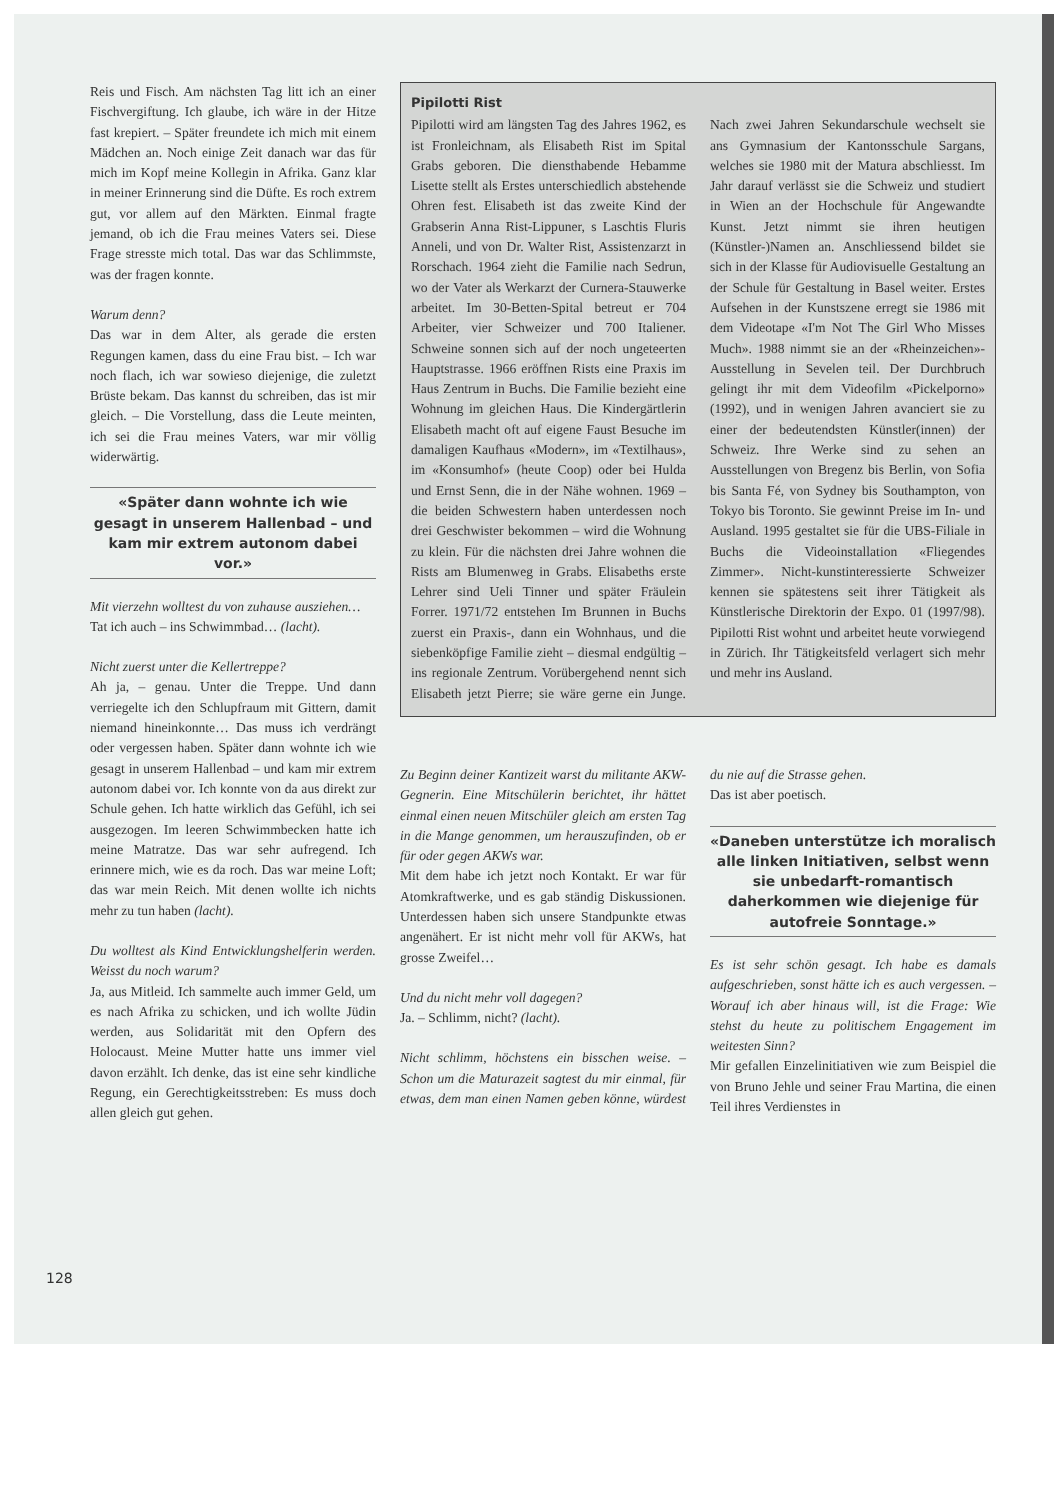Reis und Fisch. Am nächsten Tag litt ich an einer Fischvergiftung. Ich glaube, ich wäre in der Hitze fast krepiert. – Später freundete ich mich mit einem Mädchen an. Noch einige Zeit danach war das für mich im Kopf meine Kollegin in Afrika. Ganz klar in meiner Erinnerung sind die Düfte. Es roch extrem gut, vor allem auf den Märkten. Einmal fragte jemand, ob ich die Frau meines Vaters sei. Diese Frage stresste mich total. Das war das Schlimmste, was der fragen konnte.
Warum denn?
Das war in dem Alter, als gerade die ersten Regungen kamen, dass du eine Frau bist. – Ich war noch flach, ich war sowieso diejenige, die zuletzt Brüste bekam. Das kannst du schreiben, das ist mir gleich. – Die Vorstellung, dass die Leute meinten, ich sei die Frau meines Vaters, war mir völlig widerwärtig.
«Später dann wohnte ich wie gesagt in unserem Hallenbad – und kam mir extrem autonom dabei vor.»
Mit vierzehn wolltest du von zuhause ausziehen…
Tat ich auch – ins Schwimmbad… (lacht).
Nicht zuerst unter die Kellertreppe?
Ah ja, – genau. Unter die Treppe. Und dann verriegelte ich den Schlupfraum mit Gittern, damit niemand hineinkonnte… Das muss ich verdrängt oder vergessen haben. Später dann wohnte ich wie gesagt in unserem Hallenbad – und kam mir extrem autonom dabei vor. Ich konnte von da aus direkt zur Schule gehen. Ich hatte wirklich das Gefühl, ich sei ausgezogen. Im leeren Schwimmbecken hatte ich meine Matratze. Das war sehr aufregend. Ich erinnere mich, wie es da roch. Das war meine Loft; das war mein Reich. Mit denen wollte ich nichts mehr zu tun haben (lacht).
Du wolltest als Kind Entwicklungshelferin werden. Weisst du noch warum?
Ja, aus Mitleid. Ich sammelte auch immer Geld, um es nach Afrika zu schicken, und ich wollte Jüdin werden, aus Solidarität mit den Opfern des Holocaust. Meine Mutter hatte uns immer viel davon erzählt. Ich denke, das ist eine sehr kindliche Regung, ein Gerechtigkeitsstreben: Es muss doch allen gleich gut gehen.
Pipilotti Rist
Pipilotti wird am längsten Tag des Jahres 1962, es ist Fronleichnam, als Elisabeth Rist im Spital Grabs geboren. Die diensthabende Hebamme Lisette stellt als Erstes unterschiedlich abstehende Ohren fest. Elisabeth ist das zweite Kind der Grabserin Anna Rist-Lippuner, s Laschtis Fluris Anneli, und von Dr. Walter Rist, Assistenzarzt in Rorschach. 1964 zieht die Familie nach Sedrun, wo der Vater als Werkarzt der Curnera-Stauwerke arbeitet. Im 30-Betten-Spital betreut er 704 Arbeiter, vier Schweizer und 700 Italiener. Schweine sonnen sich auf der noch ungeteerten Hauptstrasse. 1966 eröffnen Rists eine Praxis im Haus Zentrum in Buchs. Die Familie bezieht eine Wohnung im gleichen Haus. Die Kindergärtlerin Elisabeth macht oft auf eigene Faust Besuche im damaligen Kaufhaus «Modern», im «Textilhaus», im «Konsumhof» (heute Coop) oder bei Hulda und Ernst Senn, die in der Nähe wohnen. 1969 – die beiden Schwestern haben unterdessen noch drei Geschwister bekommen – wird die Wohnung zu klein. Für die nächsten drei Jahre wohnen die Rists am Blumenweg in Grabs. Elisabeths erste Lehrer sind Ueli Tinner und später Fräulein Forrer. 1971/72 entstehen Im Brunnen in Buchs zuerst ein Praxis-, dann ein Wohnhaus, und die siebenköpfige Familie zieht – diesmal endgültig – ins regionale Zentrum. Vorübergehend nennt sich Elisabeth jetzt Pierre; sie wäre gerne ein Junge. Nach zwei Jahren Sekundarschule wechselt sie ans Gymnasium der Kantonsschule Sargans, welches sie 1980 mit der Matura abschliesst. Im Jahr darauf verlässt sie die Schweiz und studiert in Wien an der Hochschule für Angewandte Kunst. Jetzt nimmt sie ihren heutigen (Künstler-)Namen an. Anschliessend bildet sie sich in der Klasse für Audiovisuelle Gestaltung an der Schule für Gestaltung in Basel weiter. Erstes Aufsehen in der Kunstszene erregt sie 1986 mit dem Videotape «I'm Not The Girl Who Misses Much». 1988 nimmt sie an der «Rheinzeichen»-Ausstellung in Sevelen teil. Der Durchbruch gelingt ihr mit dem Videofilm «Pickelporno» (1992), und in wenigen Jahren avanciert sie zu einer der bedeutendsten Künstler(innen) der Schweiz. Ihre Werke sind zu sehen an Ausstellungen von Bregenz bis Berlin, von Sofia bis Santa Fé, von Sydney bis Southampton, von Tokyo bis Toronto. Sie gewinnt Preise im In- und Ausland. 1995 gestaltet sie für die UBS-Filiale in Buchs die Videoinstallation «Fliegendes Zimmer». Nicht-kunstinteressierte Schweizer kennen sie spätestens seit ihrer Tätigkeit als Künstlerische Direktorin der Expo. 01 (1997/98). Pipilotti Rist wohnt und arbeitet heute vorwiegend in Zürich. Ihr Tätigkeitsfeld verlagert sich mehr und mehr ins Ausland.
Zu Beginn deiner Kantizeit warst du militante AKW-Gegnerin. Eine Mitschülerin berichtet, ihr hättet einmal einen neuen Mitschüler gleich am ersten Tag in die Mange genommen, um herauszufinden, ob er für oder gegen AKWs war.
Mit dem habe ich jetzt noch Kontakt. Er war für Atomkraftwerke, und es gab ständig Diskussionen. Unterdessen haben sich unsere Standpunkte etwas angenähert. Er ist nicht mehr voll für AKWs, hat grosse Zweifel…
Und du nicht mehr voll dagegen?
Ja. – Schlimm, nicht? (lacht).
Nicht schlimm, höchstens ein bisschen weise. – Schon um die Maturazeit sagtest du mir einmal, für etwas, dem man einen Namen geben könne, würdest du nie auf die Strasse gehen.
Das ist aber poetisch.
«Daneben unterstütze ich moralisch alle linken Initiativen, selbst wenn sie unbedarft-romantisch daherkommen wie diejenige für autofreie Sonntage.»
Es ist sehr schön gesagt. Ich habe es damals aufgeschrieben, sonst hätte ich es auch vergessen. – Worauf ich aber hinaus will, ist die Frage: Wie stehst du heute zu politischem Engagement im weitesten Sinn?
Mir gefallen Einzelinitiativen wie zum Beispiel die von Bruno Jehle und seiner Frau Martina, die einen Teil ihres Verdienstes in
128